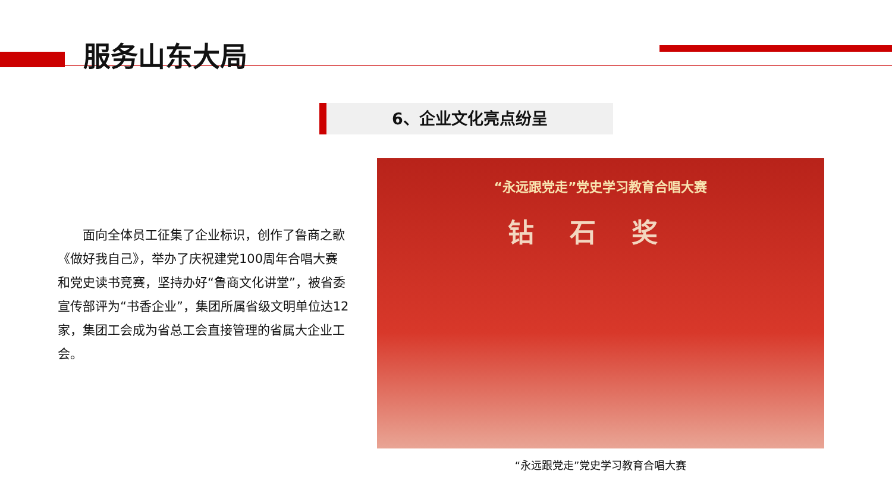服务山东大局
6、企业文化亮点纷呈
面向全体员工征集了企业标识，创作了鲁商之歌《做好我自己》，举办了庆祝建党100周年合唱大赛和党史读书竞赛，坚持办好“鲁商文化讲堂”，被省委宣传部评为“书香企业”，集团所属省级文明单位达12家，集团工会成为省总工会直接管理的省属大企业工会。
“永远跟党走”党史学习教育合唱大赛
钻石奖
“永远跟党走”党史学习教育合唱大赛